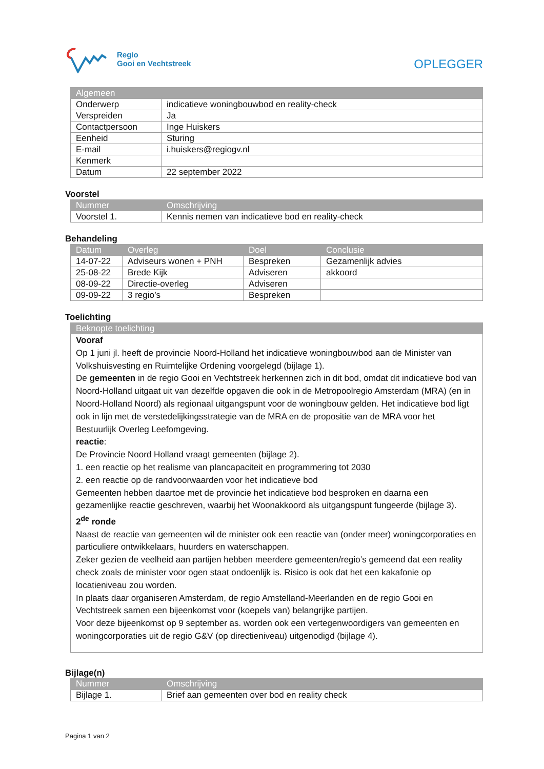Regio
Gooi en Vechtstreek
OPLEGGER
| Algemeen | |
| --- | --- |
| Onderwerp | indicatieve woningbouwbod en reality-check |
| Verspreiden | Ja |
| Contactpersoon | Inge Huiskers |
| Eenheid | Sturing |
| E-mail | i.huiskers@regiogv.nl |
| Kenmerk | |
| Datum | 22 september 2022 |
Voorstel
| Nummer | Omschrijving |
| --- | --- |
| Voorstel 1. | Kennis nemen van indicatieve bod en reality-check |
Behandeling
| Datum | Overleg | Doel | Conclusie |
| --- | --- | --- | --- |
| 14-07-22 | Adviseurs wonen + PNH | Bespreken | Gezamenlijk advies |
| 25-08-22 | Brede Kijk | Adviseren | akkoord |
| 08-09-22 | Directie-overleg | Adviseren | |
| 09-09-22 | 3 regio’s | Bespreken | |
Toelichting
| Beknopte toelichting |
| --- |
| Vooraf Op 1 juni jl. heeft de provincie Noord-Holland het indicatieve woningbouwbod aan de Minister van Volkshuisvesting en Ruimtelijke Ordening voorgelegd (bijlage 1). De gemeenten in de regio Gooi en Vechtstreek herkennen zich in dit bod, omdat dit indicatieve bod van Noord-Holland uitgaat uit van dezelfde opgaven die ook in de Metropoolregio Amsterdam (MRA) (en in Noord-Holland Noord) als regionaal uitgangspunt voor de woningbouw gelden. Het indicatieve bod ligt ook in lijn met de verstedelijkingsstrategie van de MRA en de propositie van de MRA voor het Bestuurlijk Overleg Leefomgeving. reactie : De Provincie Noord Holland vraagt gemeenten (bijlage 2). 1. een reactie op het realisme van plancapaciteit en programmering tot 2030 2. een reactie op de randvoorwaarden voor het indicatieve bod Gemeenten hebben daartoe met de provincie het indicatieve bod besproken en daarna een gezamenlijke reactie geschreven, waarbij het Woonakkoord als uitgangspunt fungeerde (bijlage 3). 2<sup>de</sup> ronde Naast de reactie van gemeenten wil de minister ook een reactie van (onder meer) woningcorporaties en particuliere ontwikkelaars, huurders en waterschappen. Zeker gezien de veelheid aan partijen hebben meerdere gemeenten/regio’s gemeend dat een reality check zoals de minister voor ogen staat ondoenlijk is. Risico is ook dat het een kakafonie op locatieniveau zou worden. In plaats daar organiseren Amsterdam, de regio Amstelland-Meerlanden en de regio Gooi en Vechtstreek samen een bijeenkomst voor (koepels van) belangrijke partijen. Voor deze bijeenkomst op 9 september as. worden ook een vertegenwoordigers van gemeenten en woningcorporaties uit de regio G&V (op directieniveau) uitgenodigd (bijlage 4). |
Bijlage(n)
| Nummer | Omschrijving |
| --- | --- |
| Bijlage 1. | Brief aan gemeenten over bod en reality check |
Pagina 1 van 2